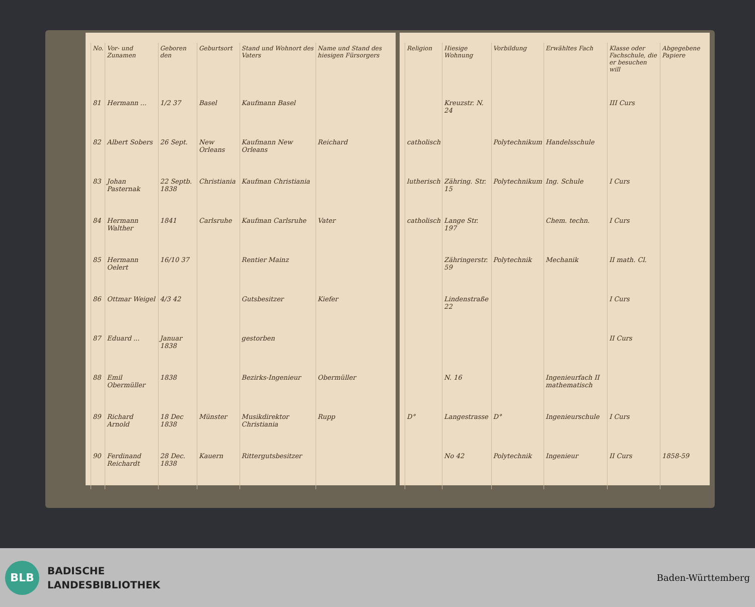| No. | Vor- und Zunamen | Geboren den | Geburtsort | Stand und Wohnort des Vaters | Name und Stand des hiesigen Fürsorgers |
| --- | --- | --- | --- | --- | --- |
| 81 | Hermann ... | 1/2 37 | Basel | Kaufmann Basel | |
| 82 | Albert Sobers | 26 Sept. | New Orleans | Kaufmann New Orleans | Reichard |
| 83 | Johan Pasternak | 22 Septb. 1838 | Christiania | Kaufman Christiania | |
| 84 | Hermann Walther | 1841 | Carlsruhe | Kaufman Carlsruhe | Vater |
| 85 | Hermann Oelert | 16/10 37 | | Rentier Mainz | |
| 86 | Ottmar Weigel | 4/3 42 | | Gutsbesitzer | Kiefer |
| 87 | Eduard ... | Januar 1838 | | gestorben | |
| 88 | Emil Obermüller | 1838 | | Bezirks-Ingenieur | Obermüller |
| 89 | Richard Arnold | 18 Dec 1838 | Münster | Musikdirektor Christiania | Rupp |
| 90 | Ferdinand Reichardt | 28 Dec. 1838 | Kauern | Rittergutsbesitzer | |
| Religion | Hiesige Wohnung | Vorbildung | Erwähltes Fach | Klasse oder Fachschule, die er besuchen will | Abgegebene Papiere |
| --- | --- | --- | --- | --- | --- |
| | Kreuzstr. N. 24 | | | III Curs | |
| catholisch | | Polytechnikum | Handelsschule | | |
| lutherisch | Zähring. Str. 15 | Polytechnikum | Ing. Schule | I Curs | |
| catholisch | Lange Str. 197 | | Chem. techn. | I Curs | |
| | Zähringerstr. 59 | Polytechnik | Mechanik | II math. Cl. | |
| | Lindenstraße 22 | | | I Curs | |
| | | | | II Curs | |
| | N. 16 | | Ingenieurfach II mathematisch | | |
| D° | Langestrasse | D° | Ingenieurschule | I Curs | |
| | No 42 | Polytechnik | Ingenieur | II Curs | 1858-59 |
BLB
BADISCHE
LANDESBIBLIOTHEK
Baden-Württemberg